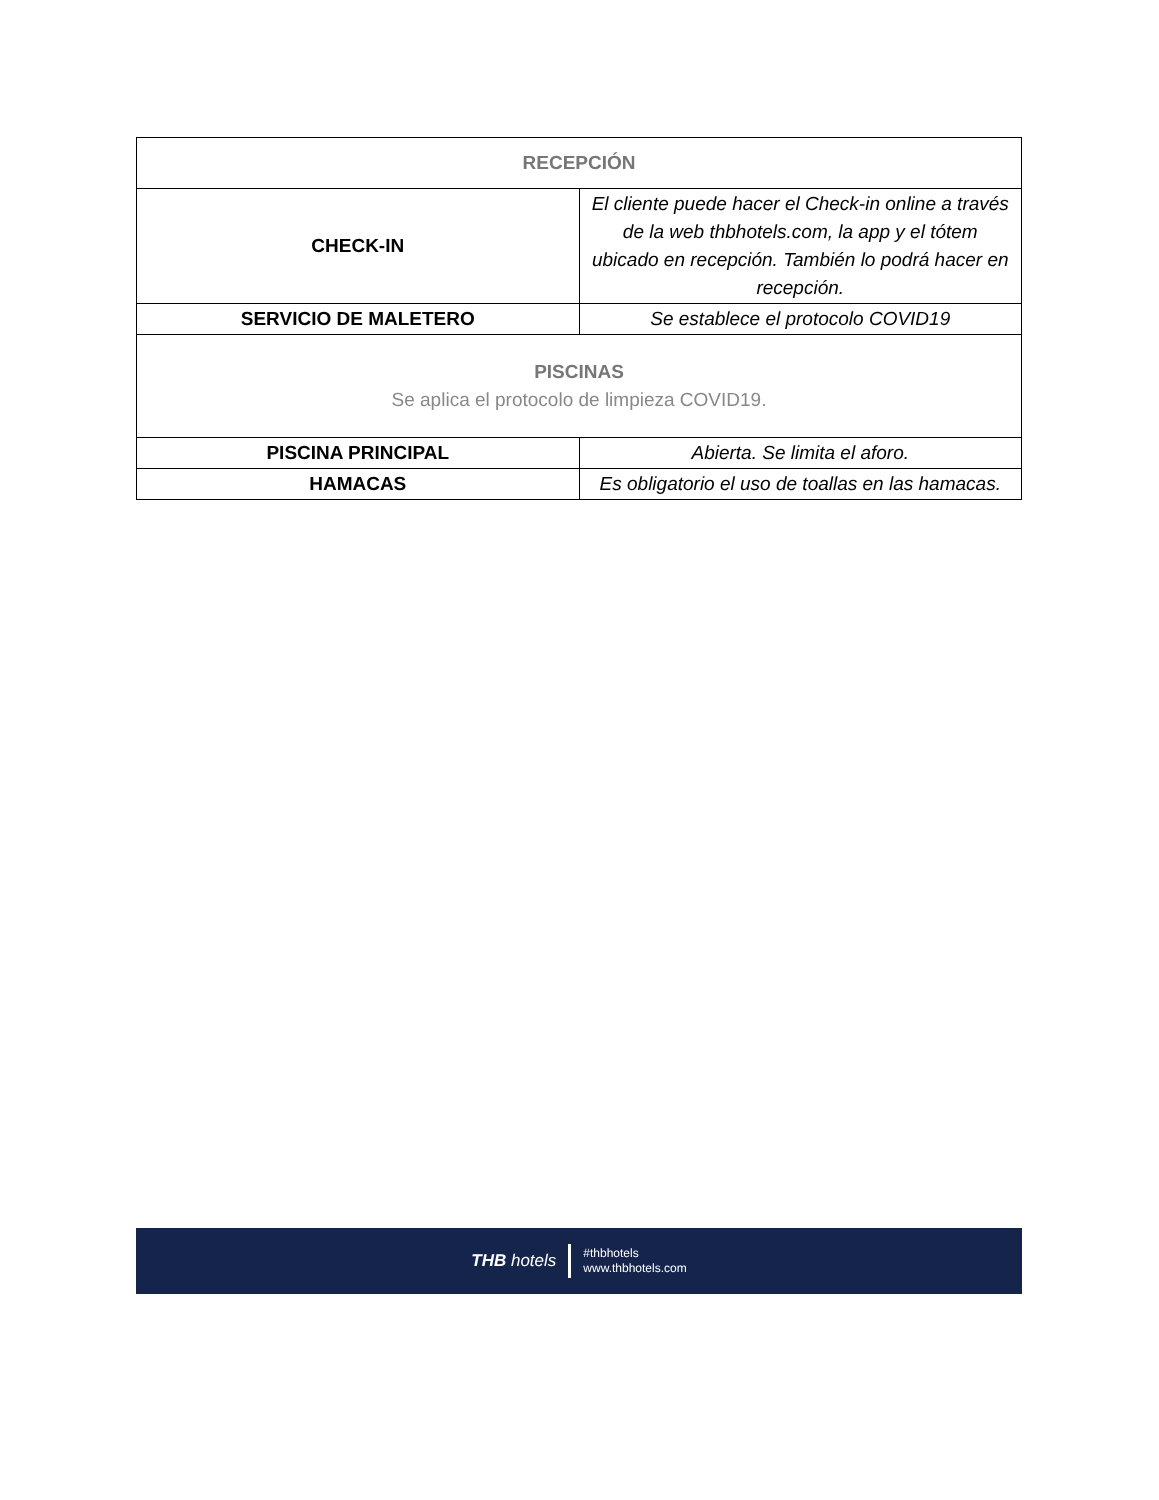| RECEPCIÓN | |
| --- | --- |
| CHECK-IN | El cliente puede hacer el Check-in online a través de la web thbhotels.com, la app y el tótem ubicado en recepción. También lo podrá hacer en recepción. |
| SERVICIO DE MALETERO | Se establece el protocolo COVID19 |
| PISCINAS Se aplica el protocolo de limpieza COVID19. | |
| PISCINA PRINCIPAL | Abierta. Se limita el aforo. |
| HAMACAS | Es obligatorio el uso de toallas en las hamacas. |
THB hotels #thbhotels
www.thbhotels.com